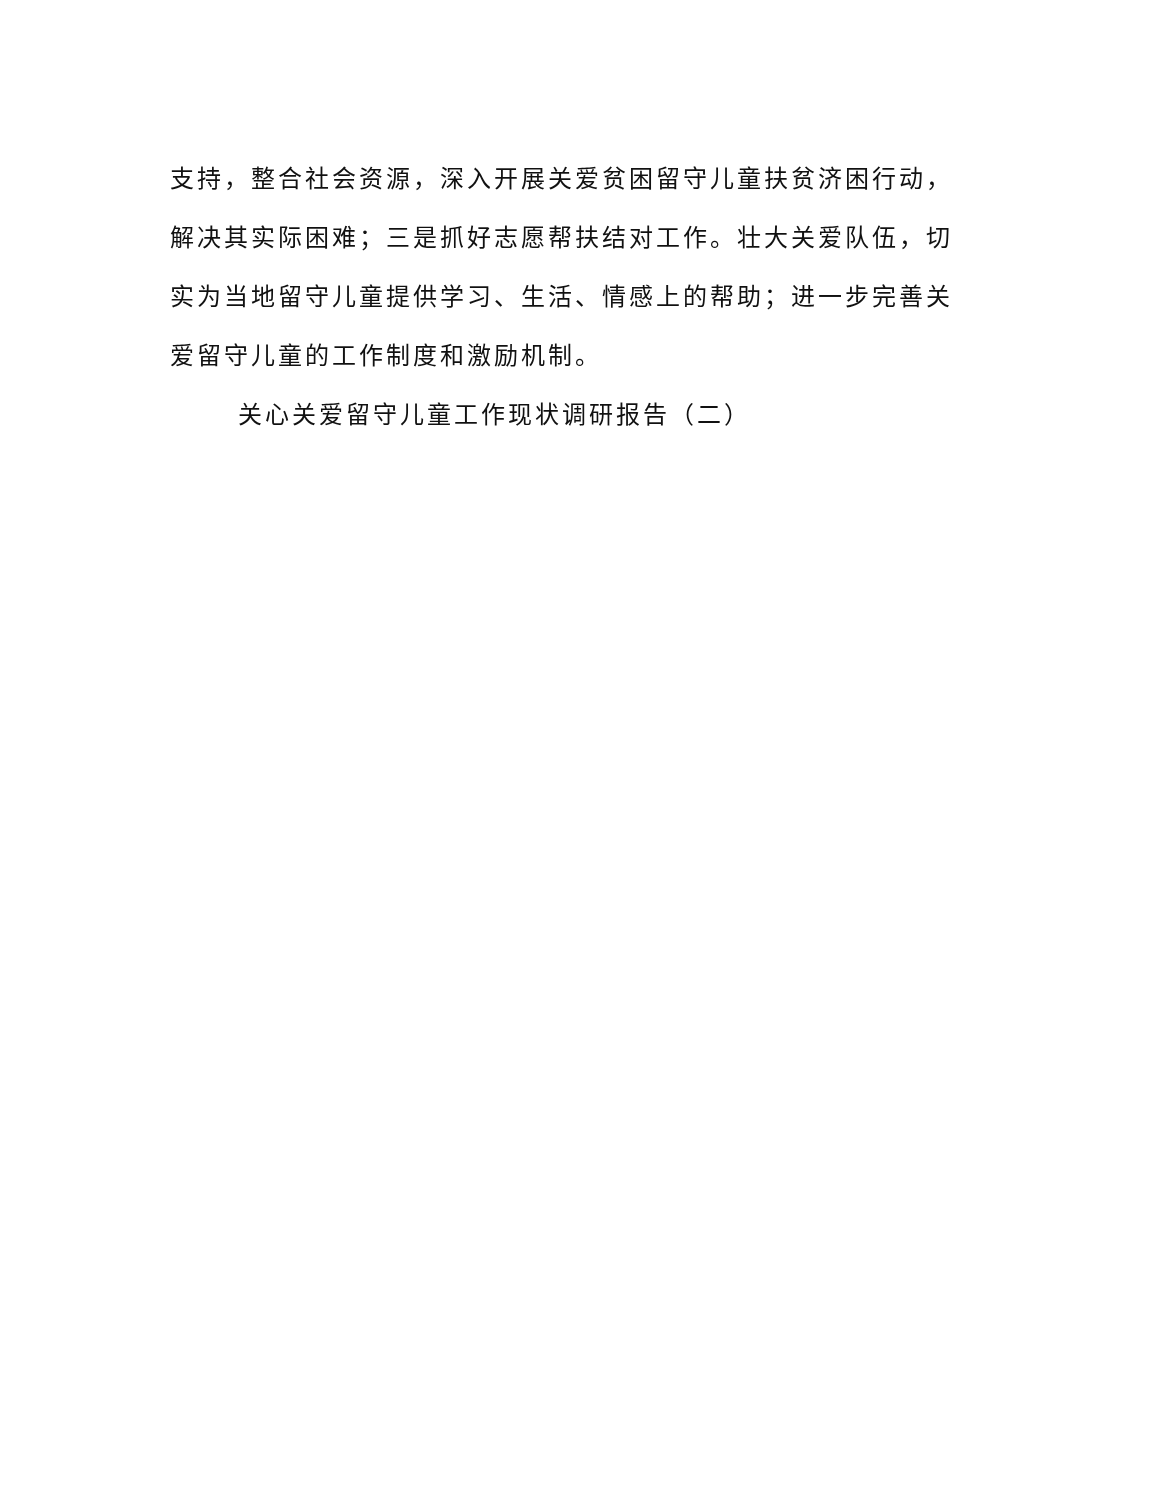支持，整合社会资源，深入开展关爱贫困留守儿童扶贫济困行动，解决其实际困难；三是抓好志愿帮扶结对工作。壮大关爱队伍，切实为当地留守儿童提供学习、生活、情感上的帮助；进一步完善关爱留守儿童的工作制度和激励机制。
关心关爱留守儿童工作现状调研报告（二）